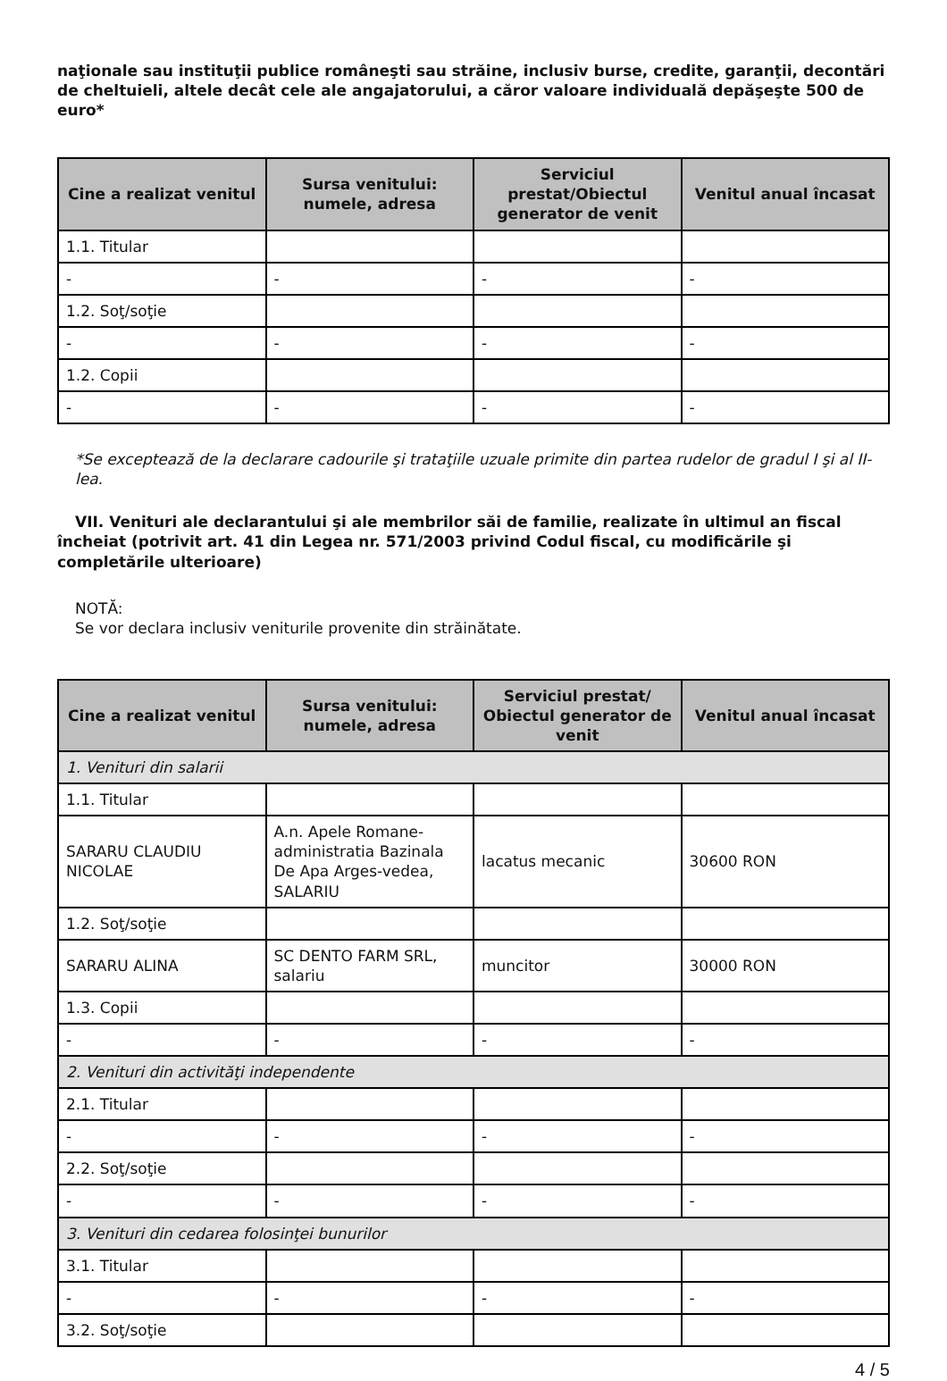naţionale sau instituţii publice româneşti sau străine, inclusiv burse, credite, garanţii, decontări de cheltuieli, altele decât cele ale angajatorului, a căror valoare individuală depăşeşte 500 de euro*
| Cine a realizat venitul | Sursa venitului: numele, adresa | Serviciul prestat/Obiectul generator de venit | Venitul anual încasat |
| --- | --- | --- | --- |
| 1.1. Titular | | | |
| - | - | - | - |
| 1.2. Soţ/soţie | | | |
| - | - | - | - |
| 1.2. Copii | | | |
| - | - | - | - |
*Se exceptează de la declarare cadourile şi trataţiile uzuale primite din partea rudelor de gradul I şi al II-lea.
VII. Venituri ale declarantului şi ale membrilor săi de familie, realizate în ultimul an fiscal încheiat (potrivit art. 41 din Legea nr. 571/2003 privind Codul fiscal, cu modificările şi completările ulterioare)
NOTĂ:
Se vor declara inclusiv veniturile provenite din străinătate.
| Cine a realizat venitul | Sursa venitului: numele, adresa | Serviciul prestat/ Obiectul generator de venit | Venitul anual încasat |
| --- | --- | --- | --- |
| 1. Venituri din salarii | | | |
| 1.1. Titular | | | |
| SARARU CLAUDIU NICOLAE | A.n. Apele Romane-administratia Bazinala De Apa Arges-vedea, SALARIU | lacatus mecanic | 30600 RON |
| 1.2. Soţ/soţie | | | |
| SARARU ALINA | SC DENTO FARM SRL, salariu | muncitor | 30000 RON |
| 1.3. Copii | | | |
| - | - | - | - |
| 2. Venituri din activităţi independente | | | |
| 2.1. Titular | | | |
| - | - | - | - |
| 2.2. Soţ/soţie | | | |
| - | - | - | - |
| 3. Venituri din cedarea folosinţei bunurilor | | | |
| 3.1. Titular | | | |
| - | - | - | - |
| 3.2. Soţ/soţie | | | |
4 / 5